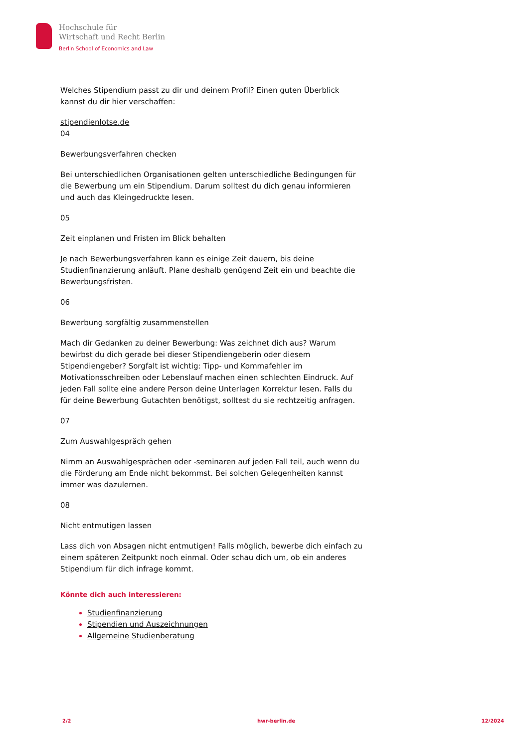Hochschule für
Wirtschaft und Recht Berlin
Berlin School of Economics and Law
Welches Stipendium passt zu dir und deinem Profil? Einen guten Überblick kannst du dir hier verschaffen:
stipendienlotse.de
04
Bewerbungsverfahren checken
Bei unterschiedlichen Organisationen gelten unterschiedliche Bedingungen für die Bewerbung um ein Stipendium. Darum solltest du dich genau informieren und auch das Kleingedruckte lesen.
05
Zeit einplanen und Fristen im Blick behalten
Je nach Bewerbungsverfahren kann es einige Zeit dauern, bis deine Studienfinanzierung anläuft. Plane deshalb genügend Zeit ein und beachte die Bewerbungsfristen.
06
Bewerbung sorgfältig zusammenstellen
Mach dir Gedanken zu deiner Bewerbung: Was zeichnet dich aus? Warum bewirbst du dich gerade bei dieser Stipendiengeberin oder diesem Stipendiengeber? Sorgfalt ist wichtig: Tipp- und Kommafehler im Motivationsschreiben oder Lebenslauf machen einen schlechten Eindruck. Auf jeden Fall sollte eine andere Person deine Unterlagen Korrektur lesen. Falls du für deine Bewerbung Gutachten benötigst, solltest du sie rechtzeitig anfragen.
07
Zum Auswahlgespräch gehen
Nimm an Auswahlgesprächen oder -seminaren auf jeden Fall teil, auch wenn du die Förderung am Ende nicht bekommst. Bei solchen Gelegenheiten kannst immer was dazulernen.
08
Nicht entmutigen lassen
Lass dich von Absagen nicht entmutigen! Falls möglich, bewerbe dich einfach zu einem späteren Zeitpunkt noch einmal. Oder schau dich um, ob ein anderes Stipendium für dich infrage kommt.
Könnte dich auch interessieren:
Studienfinanzierung
Stipendien und Auszeichnungen
Allgemeine Studienberatung
2/2 hwr-berlin.de 12/2024